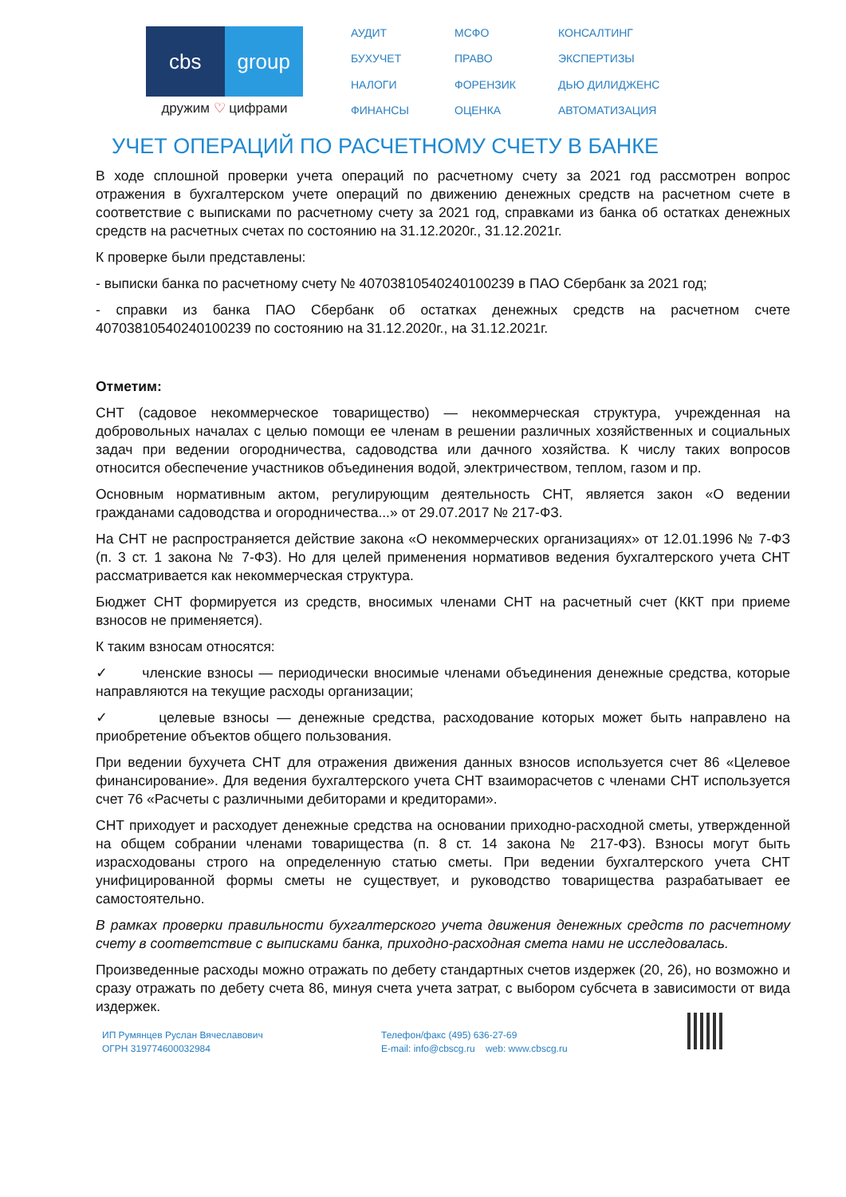cbs group
дружим ♡ цифрами
АУДИТ МСФО КОНСАЛТИНГ БУХУЧЕТ ПРАВО ЭКСПЕРТИЗЫ НАЛОГИ ФОРЕНЗИК ДЬЮ ДИЛИДЖЕНС ФИНАНСЫ ОЦЕНКА АВТОМАТИЗАЦИЯ
УЧЕТ ОПЕРАЦИЙ ПО РАСЧЕТНОМУ СЧЕТУ В БАНКЕ
В ходе сплошной проверки учета операций по расчетному счету за 2021 год рассмотрен вопрос отражения в бухгалтерском учете операций по движению денежных средств на расчетном счете в соответствие с выписками по расчетному счету за 2021 год, справками из банка об остатках денежных средств на расчетных счетах по состоянию на 31.12.2020г., 31.12.2021г.
К проверке были представлены:
- выписки банка по расчетному счету № 40703810540240100239 в ПАО Сбербанк за 2021 год;
- справки из банка ПАО Сбербанк об остатках денежных средств на расчетном счете 40703810540240100239 по состоянию на 31.12.2020г., на 31.12.2021г.
Отметим:
СНТ (садовое некоммерческое товарищество) — некоммерческая структура, учрежденная на добровольных началах с целью помощи ее членам в решении различных хозяйственных и социальных задач при ведении огородничества, садоводства или дачного хозяйства. К числу таких вопросов относится обеспечение участников объединения водой, электричеством, теплом, газом и пр.
Основным нормативным актом, регулирующим деятельность СНТ, является закон «О ведении гражданами садоводства и огородничества...» от 29.07.2017 № 217-ФЗ.
На СНТ не распространяется действие закона «О некоммерческих организациях» от 12.01.1996 № 7-ФЗ (п. 3 ст. 1 закона № 7-ФЗ). Но для целей применения нормативов ведения бухгалтерского учета СНТ рассматривается как некоммерческая структура.
Бюджет СНТ формируется из средств, вносимых членами СНТ на расчетный счет (ККТ при приеме взносов не применяется).
К таким взносам относятся:
✓ членские взносы — периодически вносимые членами объединения денежные средства, которые направляются на текущие расходы организации;
✓ целевые взносы — денежные средства, расходование которых может быть направлено на приобретение объектов общего пользования.
При ведении бухучета СНТ для отражения движения данных взносов используется счет 86 «Целевое финансирование». Для ведения бухгалтерского учета СНТ взаиморасчетов с членами СНТ используется счет 76 «Расчеты с различными дебиторами и кредиторами».
СНТ приходует и расходует денежные средства на основании приходно-расходной сметы, утвержденной на общем собрании членами товарищества (п. 8 ст. 14 закона № 217-ФЗ). Взносы могут быть израсходованы строго на определенную статью сметы. При ведении бухгалтерского учета СНТ унифицированной формы сметы не существует, и руководство товарищества разрабатывает ее самостоятельно.
В рамках проверки правильности бухгалтерского учета движения денежных средств по расчетному счету в соответствие с выписками банка, приходно-расходная смета нами не исследовалась.
Произведенные расходы можно отражать по дебету стандартных счетов издержек (20, 26), но возможно и сразу отражать по дебету счета 86, минуя счета учета затрат, с выбором субсчета в зависимости от вида издержек.
ИП Румянцев Руслан Вячеславович
ОГРН 319774600032984
Телефон/факс (495) 636-27-69
E-mail: info@cbscg.ru web: www.cbscg.ru